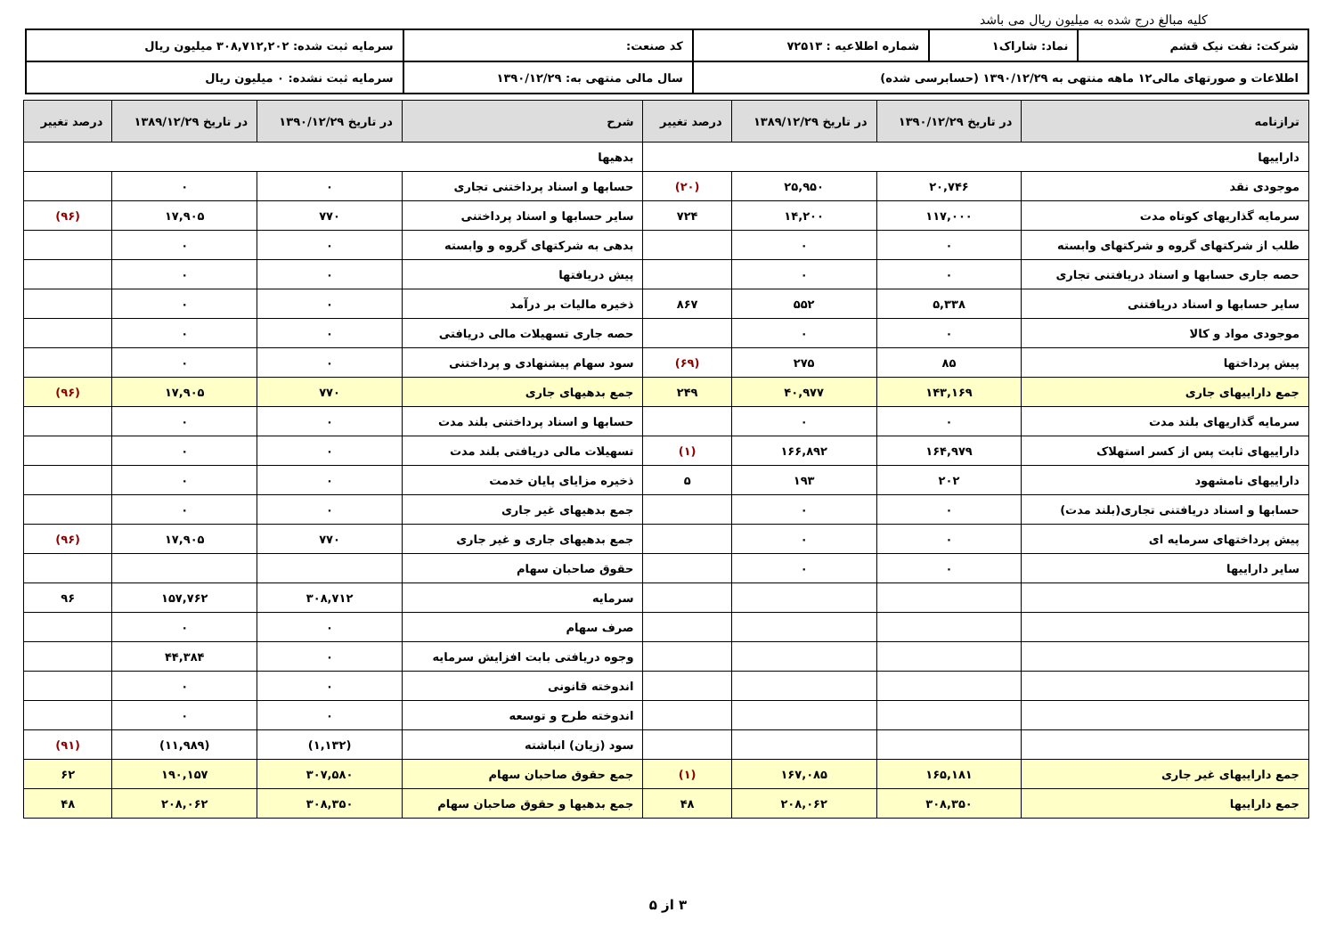کلیه مبالغ درج شده به میلیون ریال می باشد
| شرکت: نفت نیک قشم | نماد: شاراک۱ | شماره اطلاعیه : ۷۲۵۱۳ | کد صنعت: | سرمایه ثبت شده: ۳۰۸,۷۱۲,۲۰۲ میلیون ریال |
| اطلاعات و صورتهای مالی۱۲ ماهه منتهی به ۱۳۹۰/۱۲/۲۹ (حسابرسی شده) | | | سال مالی منتهی به: ۱۳۹۰/۱۲/۲۹ | سرمایه ثبت نشده: ۰ میلیون ریال |
| ترازنامه | در تاریخ ۱۳۹۰/۱۲/۲۹ | در تاریخ ۱۳۸۹/۱۲/۲۹ | درصد تغییر | شرح | در تاریخ ۱۳۹۰/۱۲/۲۹ | در تاریخ ۱۳۸۹/۱۲/۲۹ | درصد تغییر |
| --- | --- | --- | --- | --- | --- | --- | --- |
| داراییها | | | | بدهیها | | | |
| موجودی نقد | ۲۰,۷۴۶ | ۲۵,۹۵۰ | (۲۰) | حسابها و اسناد پرداختنی تجاری | ۰ | ۰ | |
| سرمایه گذاریهای کوتاه مدت | ۱۱۷,۰۰۰ | ۱۴,۲۰۰ | ۷۲۴ | سایر حسابها و اسناد پرداختنی | ۷۷۰ | ۱۷,۹۰۵ | (۹۶) |
| طلب از شرکتهای گروه و شرکتهای وابسته | ۰ | ۰ | | بدهی به شرکتهای گروه و وابسته | ۰ | ۰ | |
| حصه جاری حسابها و اسناد دریافتنی تجاری | ۰ | ۰ | | پیش دریافتها | ۰ | ۰ | |
| سایر حسابها و اسناد دریافتنی | ۵,۳۳۸ | ۵۵۲ | ۸۶۷ | ذخیره مالیات بر درآمد | ۰ | ۰ | |
| موجودی مواد و کالا | ۰ | ۰ | | حصه جاری تسهیلات مالی دریافتی | ۰ | ۰ | |
| پیش پرداختها | ۸۵ | ۲۷۵ | (۶۹) | سود سهام پیشنهادی و پرداختنی | ۰ | ۰ | |
| جمع داراییهای جاری | ۱۴۳,۱۶۹ | ۴۰,۹۷۷ | ۲۴۹ | جمع بدهیهای جاری | ۷۷۰ | ۱۷,۹۰۵ | (۹۶) |
| سرمایه گذاریهای بلند مدت | ۰ | ۰ | | حسابها و اسناد پرداختنی بلند مدت | ۰ | ۰ | |
| داراییهای ثابت پس از کسر استهلاک | ۱۶۴,۹۷۹ | ۱۶۶,۸۹۲ | (۱) | تسهیلات مالی دریافتی بلند مدت | ۰ | ۰ | |
| داراییهای نامشهود | ۲۰۲ | ۱۹۳ | ۵ | ذخیره مزایای پایان خدمت | ۰ | ۰ | |
| حسابها و اسناد دریافتنی تجاری(بلند مدت) | ۰ | ۰ | | جمع بدهیهای غیر جاری | ۰ | ۰ | |
| پیش پرداختهای سرمایه ای | ۰ | ۰ | | جمع بدهیهای جاری و غیر جاری | ۷۷۰ | ۱۷,۹۰۵ | (۹۶) |
| سایر داراییها | ۰ | ۰ | | حقوق صاحبان سهام | | | |
| | | | | سرمایه | ۳۰۸,۷۱۲ | ۱۵۷,۷۶۲ | ۹۶ |
| | | | | صرف سهام | ۰ | ۰ | |
| | | | | وجوه دریافتی بابت افزایش سرمایه | ۰ | ۴۴,۳۸۴ | |
| | | | | اندوخته قانونی | ۰ | ۰ | |
| | | | | اندوخته طرح و توسعه | ۰ | ۰ | |
| | | | | سود (زیان) انباشته | (۱,۱۳۲) | (۱۱,۹۸۹) | (۹۱) |
| جمع داراییهای غیر جاری | ۱۶۵,۱۸۱ | ۱۶۷,۰۸۵ | (۱) | جمع حقوق صاحبان سهام | ۳۰۷,۵۸۰ | ۱۹۰,۱۵۷ | ۶۲ |
| جمع داراییها | ۳۰۸,۳۵۰ | ۲۰۸,۰۶۲ | ۴۸ | جمع بدهیها و حقوق صاحبان سهام | ۳۰۸,۳۵۰ | ۲۰۸,۰۶۲ | ۴۸ |
۳ از ۵